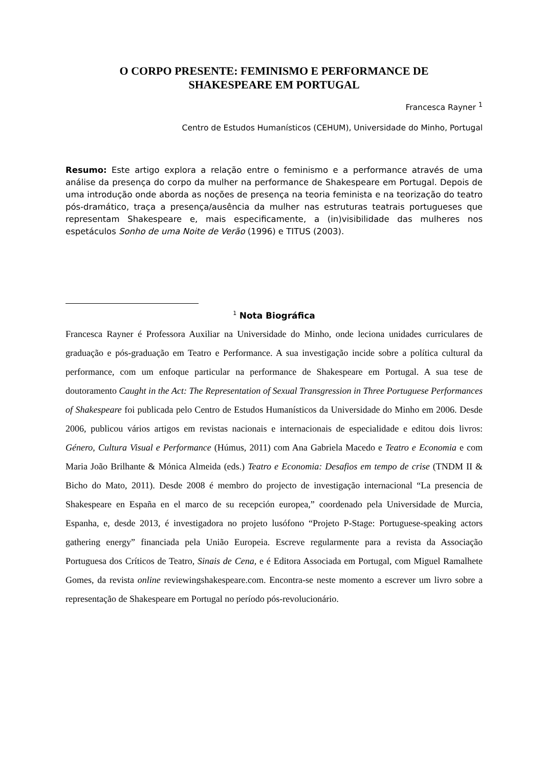O CORPO PRESENTE: FEMINISMO E PERFORMANCE DE
SHAKESPEARE EM PORTUGAL
Francesca Rayner <sup>1</sup>
Centro de Estudos Humanísticos (CEHUM), Universidade do Minho, Portugal
Resumo: Este artigo explora a relação entre o feminismo e a performance através de uma análise da presença do corpo da mulher na performance de Shakespeare em Portugal. Depois de uma introdução onde aborda as noções de presença na teoria feminista e na teorização do teatro pós-dramático, traça a presença/ausência da mulher nas estruturas teatrais portugueses que representam Shakespeare e, mais especificamente, a (in)visibilidade das mulheres nos espetáculos Sonho de uma Noite de Verão (1996) e TITUS (2003).
<sup>1</sup> Nota Biográfica
Francesca Rayner é Professora Auxiliar na Universidade do Minho, onde leciona unidades curriculares de graduação e pós-graduação em Teatro e Performance. A sua investigação incide sobre a política cultural da performance, com um enfoque particular na performance de Shakespeare em Portugal. A sua tese de doutoramento Caught in the Act: The Representation of Sexual Transgression in Three Portuguese Performances of Shakespeare foi publicada pelo Centro de Estudos Humanísticos da Universidade do Minho em 2006. Desde 2006, publicou vários artigos em revistas nacionais e internacionais de especialidade e editou dois livros: Género, Cultura Visual e Performance (Húmus, 2011) com Ana Gabriela Macedo e Teatro e Economia e com Maria João Brilhante & Mónica Almeida (eds.) Teatro e Economia: Desafios em tempo de crise (TNDM II & Bicho do Mato, 2011). Desde 2008 é membro do projecto de investigação internacional “La presencia de Shakespeare en España en el marco de su recepción europea,” coordenado pela Universidade de Murcia, Espanha, e, desde 2013, é investigadora no projeto lusófono “Projeto P-Stage: Portuguese-speaking actors gathering energy” financiada pela União Europeia. Escreve regularmente para a revista da Associação Portuguesa dos Críticos de Teatro, Sinais de Cena, e é Editora Associada em Portugal, com Miguel Ramalhete Gomes, da revista online reviewingshakespeare.com. Encontra-se neste momento a escrever um livro sobre a representação de Shakespeare em Portugal no período pós-revolucionário.